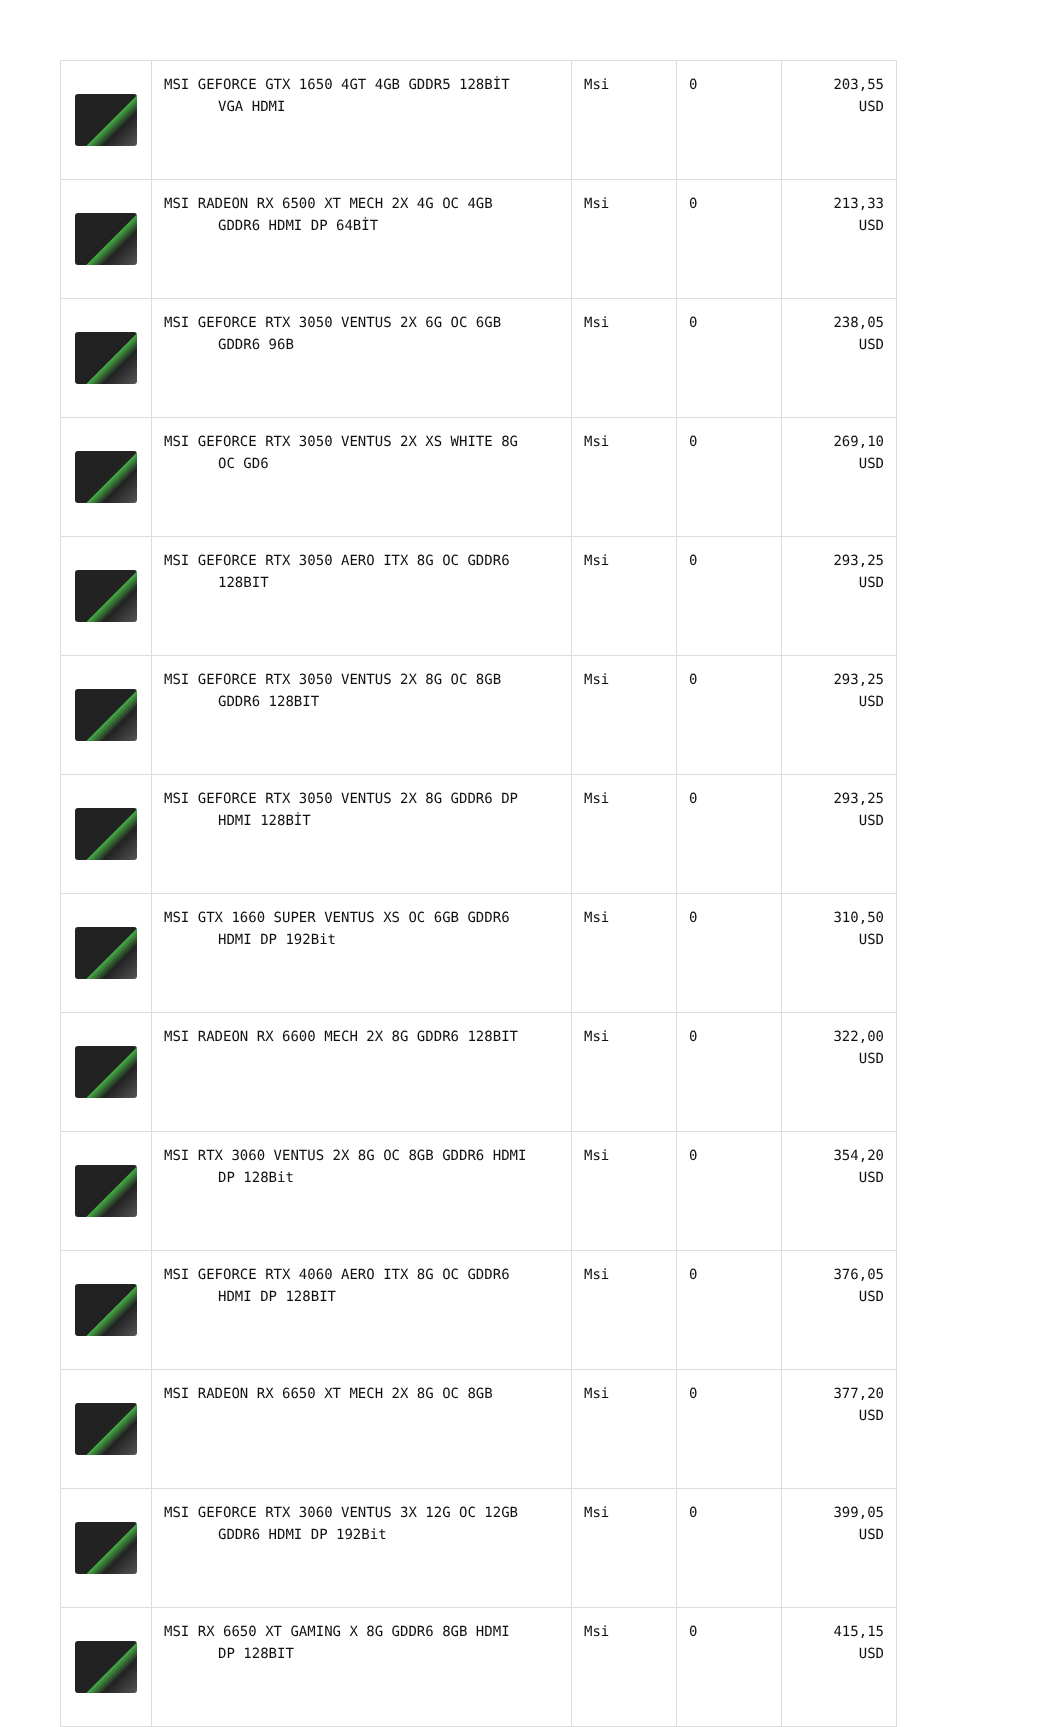| | MSI GEFORCE GTX 1650 4GT 4GB GDDR5 128BİT VGA HDMI | Msi | 0 | 203,55 USD |
| | MSI RADEON RX 6500 XT MECH 2X 4G OC 4GB GDDR6 HDMI DP 64BİT | Msi | 0 | 213,33 USD |
| | MSI GEFORCE RTX 3050 VENTUS 2X 6G OC 6GB GDDR6 96B | Msi | 0 | 238,05 USD |
| | MSI GEFORCE RTX 3050 VENTUS 2X XS WHITE 8G OC GD6 | Msi | 0 | 269,10 USD |
| | MSI GEFORCE RTX 3050 AERO ITX 8G OC GDDR6 128BIT | Msi | 0 | 293,25 USD |
| | MSI GEFORCE RTX 3050 VENTUS 2X 8G OC 8GB GDDR6 128BIT | Msi | 0 | 293,25 USD |
| | MSI GEFORCE RTX 3050 VENTUS 2X 8G GDDR6 DP HDMI 128BİT | Msi | 0 | 293,25 USD |
| | MSI GTX 1660 SUPER VENTUS XS OC 6GB GDDR6 HDMI DP 192Bit | Msi | 0 | 310,50 USD |
| | MSI RADEON RX 6600 MECH 2X 8G GDDR6 128BIT | Msi | 0 | 322,00 USD |
| | MSI RTX 3060 VENTUS 2X 8G OC 8GB GDDR6 HDMI DP 128Bit | Msi | 0 | 354,20 USD |
| | MSI GEFORCE RTX 4060 AERO ITX 8G OC GDDR6 HDMI DP 128BIT | Msi | 0 | 376,05 USD |
| | MSI RADEON RX 6650 XT MECH 2X 8G OC 8GB | Msi | 0 | 377,20 USD |
| | MSI GEFORCE RTX 3060 VENTUS 3X 12G OC 12GB GDDR6 HDMI DP 192Bit | Msi | 0 | 399,05 USD |
| | MSI RX 6650 XT GAMING X 8G GDDR6 8GB HDMI DP 128BIT | Msi | 0 | 415,15 USD |